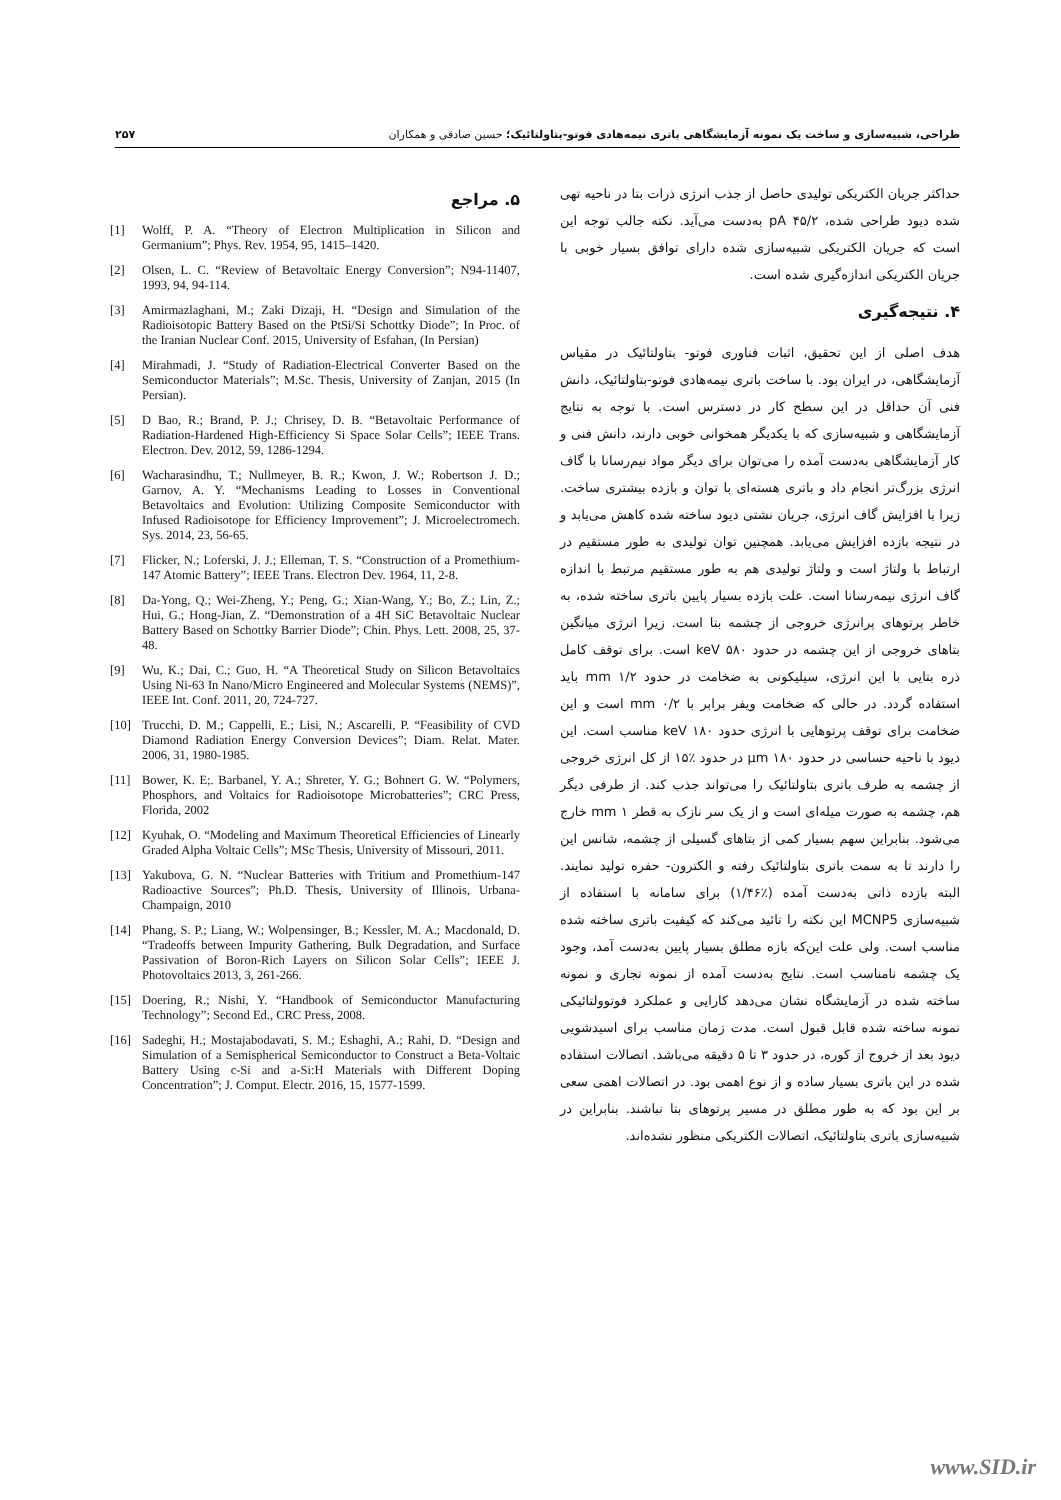طراحی، شبیه‌سازی و ساخت یک نمونه آزمایشگاهی باتری نیمه‌هادی فوتو-بتاولتائیک؛ حسین صادقی و همکاران
۲۵۷
حداکثر جریان الکتریکی تولیدی حاصل از جذب انرژی ذرات بتا در ناحیه تهی شده دیود طراحی شده، pA ۴۵/۲ به‌دست می‌آید. نکته جالب توجه این است که جریان الکتریکی شبیه‌سازی شده دارای توافق بسیار خوبی با جریان الکتریکی اندازه‌گیری شده است.
۴. نتیجه‌گیری
هدف اصلی از این تحقیق، اثبات فناوری فوتو- بتاولتائیک در مقیاس آزمایشگاهی، در ایران بود. با ساخت باتری نیمه‌هادی فوتو-بتاولتائیک، دانش فنی آن حداقل در این سطح کار در دسترس است. با توجه به نتایج آزمایشگاهی و شبیه‌سازی که با یکدیگر همخوانی خوبی دارند، دانش فنی و کار آزمایشگاهی به‌دست آمده را می‌توان برای دیگر مواد نیم‌رسانا با گاف انرژی بزرگ‌تر انجام داد و باتری هسته‌ای با توان و بازده بیشتری ساخت. زیرا با افزایش گاف انرژی، جریان نشتی دیود ساخته شده کاهش می‌یابد و در نتیجه بازده افزایش می‌یابد. همچنین توان تولیدی به طور مستقیم در ارتباط با ولتاژ است و ولتاژ تولیدی هم به طور مستقیم مرتبط با اندازه گاف انرژی نیمه‌رسانا است. علت بازده بسیار پایین باتری ساخته شده، به خاطر پرتوهای پرانرژی خروجی از چشمه بتا است. زیرا انرژی میانگین بتاهای خروجی از این چشمه در حدود keV ۵۸۰ است. برای توقف کامل ذره بتایی با این انرژی، سیلیکونی به ضخامت در حدود mm ۱/۲ باید استفاده گردد. در حالی که ضخامت ویفر برابر با mm ۰/۲ است و این ضخامت برای توقف پرتوهایی با انرژی حدود keV ۱۸۰ مناسب است. این دیود با ناحیه حساسی در حدود μm ۱۸۰ در حدود ٪۱۵ از کل انرژی خروجی از چشمه به طرف باتری بتاولتائیک را می‌تواند جذب کند. از طرفی دیگر هم، چشمه به صورت میله‌ای است و از یک سر نازک به قطر mm ۱ خارج می‌شود. بنابراین سهم بسیار کمی از بتاهای گسیلی از چشمه، شانس این را دارند تا به سمت باتری بتاولتائیک رفته و الکترون- حفره تولید نمایند. البته بازده ذاتی به‌دست آمده (٪۱/۴۶) برای سامانه با استفاده از شبیه‌سازی MCNP5 این نکته را تائید می‌کند که کیفیت باتری ساخته شده مناسب است. ولی علت این‌که بازه مطلق بسیار پایین به‌دست آمد، وجود یک چشمه نامناسب است. نتایج به‌دست آمده از نمونه تجاری و نمونه ساخته شده در آزمایشگاه نشان می‌دهد کارایی و عملکرد فوتوولتائیکی نمونه ساخته شده قابل قبول است. مدت زمان مناسب برای اسیدشویی دیود بعد از خروج از کوره، در حدود ۳ تا ۵ دقیقه می‌باشد. اتصالات استفاده شده در این باتری بسیار ساده و از نوع اهمی بود. در اتصالات اهمی سعی بر این بود که به طور مطلق در مسیر پرتوهای بتا نباشند. بنابراین در شبیه‌سازی باتری بتاولتائیک، اتصالات الکتریکی منظور نشده‌اند.
۵. مراجع
[1] Wolff, P. A. “Theory of Electron Multiplication in Silicon and Germanium”; Phys. Rev. 1954, 95, 1415–1420.
[2] Olsen, L. C. “Review of Betavoltaic Energy Conversion”; N94-11407, 1993, 94, 94-114.
[3] Amirmazlaghani, M.; Zaki Dizaji, H. “Design and Simulation of the Radioisotopic Battery Based on the PtSi/Si Schottky Diode”; In Proc. of the Iranian Nuclear Conf. 2015, University of Esfahan, (In Persian)
[4] Mirahmadi, J. “Study of Radiation-Electrical Converter Based on the Semiconductor Materials”; M.Sc. Thesis, University of Zanjan, 2015 (In Persian).
[5] D Bao, R.; Brand, P. J.; Chrisey, D. B. “Betavoltaic Performance of Radiation-Hardened High-Efficiency Si Space Solar Cells”; IEEE Trans. Electron. Dev. 2012, 59, 1286-1294.
[6] Wacharasindhu, T.; Nullmeyer, B. R.; Kwon, J. W.; Robertson J. D.; Garnov, A. Y. “Mechanisms Leading to Losses in Conventional Betavoltaics and Evolution: Utilizing Composite Semiconductor with Infused Radioisotope for Efficiency Improvement”; J. Microelectromech. Sys. 2014, 23, 56-65.
[7] Flicker, N.; Loferski, J. J.; Elleman, T. S. “Construction of a Promethium-147 Atomic Battery”; IEEE Trans. Electron Dev. 1964, 11, 2-8.
[8] Da-Yong, Q.; Wei-Zheng, Y.; Peng, G.; Xian-Wang, Y.; Bo, Z.; Lin, Z.; Hui, G.; Hong-Jian, Z. “Demonstration of a 4H SiC Betavoltaic Nuclear Battery Based on Schottky Barrier Diode”; Chin. Phys. Lett. 2008, 25, 37-48.
[9] Wu, K.; Dai, C.; Guo, H. “A Theoretical Study on Silicon Betavoltaics Using Ni-63 In Nano/Micro Engineered and Molecular Systems (NEMS)”, IEEE Int. Conf. 2011, 20, 724-727.
[10] Trucchi, D. M.; Cappelli, E.; Lisi, N.; Ascarelli, P. “Feasibility of CVD Diamond Radiation Energy Conversion Devices”; Diam. Relat. Mater. 2006, 31, 1980-1985.
[11] Bower, K. E;. Barbanel, Y. A.; Shreter, Y. G.; Bohnert G. W. “Polymers, Phosphors, and Voltaics for Radioisotope Microbatteries”; CRC Press, Florida, 2002
[12] Kyuhak, O. “Modeling and Maximum Theoretical Efficiencies of Linearly Graded Alpha Voltaic Cells”; MSc Thesis, University of Missouri, 2011.
[13] Yakubova, G. N. “Nuclear Batteries with Tritium and Promethium-147 Radioactive Sources”; Ph.D. Thesis, University of Illinois, Urbana-Champaign, 2010
[14] Phang, S. P.; Liang, W.; Wolpensinger, B.; Kessler, M. A.; Macdonald, D. “Tradeoffs between Impurity Gathering, Bulk Degradation, and Surface Passivation of Boron-Rich Layers on Silicon Solar Cells”; IEEE J. Photovoltaics 2013, 3, 261-266.
[15] Doering, R.; Nishi, Y. “Handbook of Semiconductor Manufacturing Technology”; Second Ed., CRC Press, 2008.
[16] Sadeghi, H.; Mostajabodavati, S. M.; Eshaghi, A.; Rahi, D. “Design and Simulation of a Semispherical Semiconductor to Construct a Beta-Voltaic Battery Using c-Si and a-Si:H Materials with Different Doping Concentration”; J. Comput. Electr. 2016, 15, 1577-1599.
www.SID.ir